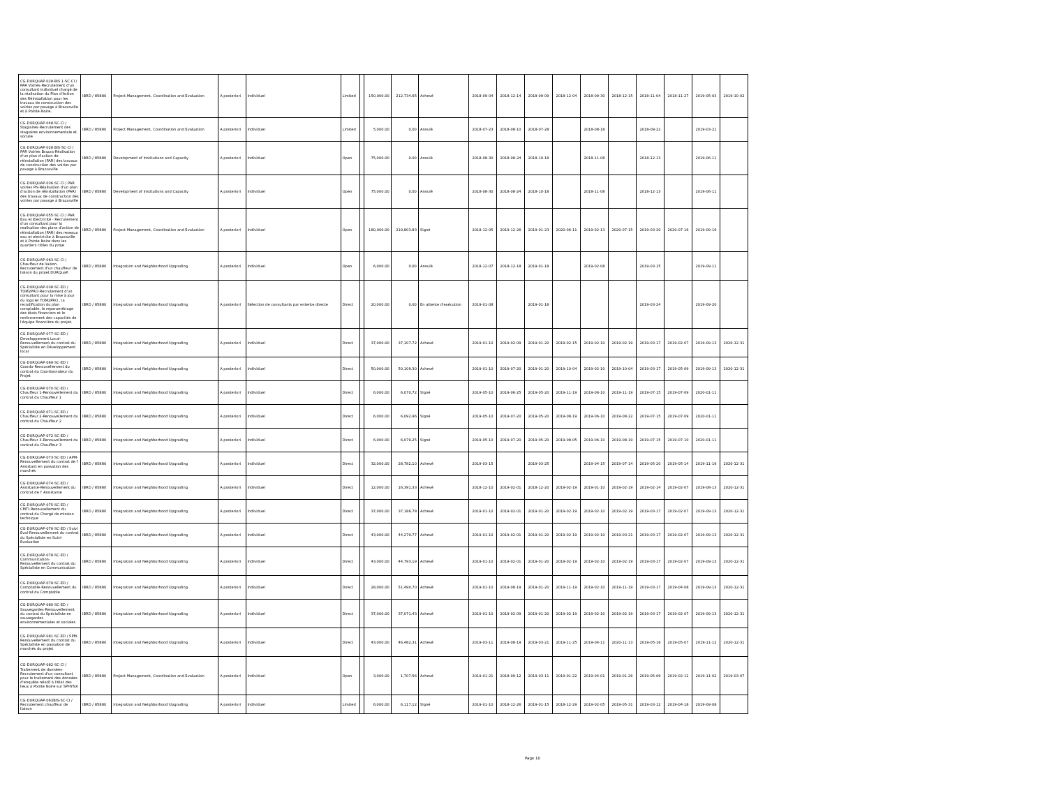| CG-DURQUAP-028-BIS 1-SC-CI / PAR Voiries-Recrutement d'un consultant individuel chargé de la réalisation du Plan d'Action des Réinstallation pour les travaux de construction des voiries par pavage à Brazzaville et à Pointe-Noire. | IBRD / 85880 | Project Management, Coordination and Evaluation | A posteriori | Individuel | Limited | | 150,000.00 | 212,734.65 | Achevé | 2018-09-04 | 2018-12-14 | 2018-09-09 | 2018-12-04 | 2018-09-30 | 2018-12-15 | 2018-11-04 | 2018-11-27 | 2019-05-03 | 2019-10-02 |
| CG-DURQUAP-048-SC-CI / Stagiaires-Recrutement des stagiaires environnementale et sociale | IBRD / 85880 | Project Management, Coordination and Evaluation | A posteriori | Individuel | Limited | | 5,000.00 | 0.00 | Annulé | 2018-07-23 | 2018-08-10 | 2018-07-28 | | 2018-08-18 | | 2018-09-22 | | 2019-03-21 | |
| CG-DURQUAP-028 BIS-SC-CI / PAR Voiries Brazza-Réalisation d'un plan d'action de réinstallation (PAR) des travaux de construction des voiries par pavage à Brazzaville | IBRD / 85880 | Development of Institutions and Capacity | A posteriori | Individuel | Open | | 75,000.00 | 0.00 | Annulé | 2018-08-30 | 2018-08-24 | 2018-10-18 | | 2018-11-08 | | 2018-12-13 | | 2019-06-11 | |
| CG-DURQUAP-036-SC-CI / PAR voiries PN-Réalisation d'un plan d'action de réinstallation (PAR) des travaux de construction des voiries par pavage à Brazzaville | IBRD / 85880 | Development of Institutions and Capacity | A posteriori | Individuel | Open | | 75,000.00 | 0.00 | Annulé | 2018-08-30 | 2018-08-24 | 2018-10-18 | | 2018-11-08 | | 2018-12-13 | | 2019-06-11 | |
| CG-DURQUAP-055-SC-CI / PAR Eau et Electricité - Recrutement d'un consultant pour la realisation des plans d'action de réinstallation (PAR) des reseaux eau et electricite à Brazzaville et à Pointe Noire dans les quartiers cibles du proje | IBRD / 85880 | Project Management, Coordination and Evaluation | A posteriori | Individuel | Open | | 180,000.00 | 219,803.83 | Signé | 2018-12-05 | 2019-12-26 | 2019-01-23 | 2020-06-11 | 2019-02-13 | 2020-07-15 | 2019-03-20 | 2020-07-16 | 2019-09-16 | |
| CG-DURQUAP-063-SC-CI / Chauffeur de liaison-Recrutement d'un chauffeur de liaison du projet DURQuaP. | IBRD / 85880 | Integration and Neighborhood Upgrading | A posteriori | Individuel | Open | | 6,000.00 | 0.00 | Annulé | 2018-12-07 | 2018-12-18 | 2019-01-18 | | 2019-02-08 | | 2019-03-15 | | 2019-09-11 | |
| CG-DURQUAP-038-SC-ED / TOM2PRO-Recrutement d'un consultant pour la mise à jour du logiciel TOM2PRO , la recodification du plan comptable, le reparamétrage des états financiers et le renforcement des capacités de l'équipe financière du projet. | IBRD / 85880 | Integration and Neighborhood Upgrading | A posteriori | Sélection de consultants par entente directe | Direct | | 20,000.00 | 0.00 | En attente d'exécution | 2019-01-08 | | 2019-01-18 | | | | 2019-03-24 | | 2019-09-20 | |
| CG-DURQUAP-077-SC-ED / Developpement Local-Renouvellement du contrat du Spécialiste en Développement local | IBRD / 85880 | Integration and Neighborhood Upgrading | A posteriori | Individuel | Direct | | 37,000.00 | 37,107.72 | Achevé | 2019-01-10 | 2019-02-09 | 2019-01-20 | 2019-02-15 | 2019-02-10 | 2019-02-19 | 2019-03-17 | 2019-02-07 | 2019-09-13 | 2020-12-31 |
| CG-DURQUAP-069-SC-ED / Coordo-Renouvellement du contrat du Coordonnateur du Projet | IBRD / 85880 | Integration and Neighborhood Upgrading | A posteriori | Individuel | Direct | | 50,000.00 | 50,109.30 | Achevé | 2019-01-10 | 2019-07-20 | 2019-01-20 | 2019-10-04 | 2019-02-10 | 2019-10-04 | 2019-03-17 | 2019-05-09 | 2019-09-13 | 2020-12-31 |
| CG-DURQUAP-070-SC-ED / Chauffeur 1-Renouvellement du contrat du Chauffeur 1 | IBRD / 85880 | Integration and Neighborhood Upgrading | A posteriori | Individuel | Direct | | 6,000.00 | 6,070.72 | Signé | 2019-05-10 | 2019-06-25 | 2019-05-20 | 2019-11-19 | 2019-06-10 | 2019-11-19 | 2019-07-15 | 2019-07-09 | 2020-01-11 | |
| CG-DURQUAP-071-SC-ED / Chauffeur 2-Renouvellement du contrat du Chauffeur 2 | IBRD / 85880 | Integration and Neighborhood Upgrading | A posteriori | Individuel | Direct | | 6,000.00 | 6,092.96 | Signé | 2019-05-10 | 2019-07-20 | 2019-05-20 | 2019-08-19 | 2019-06-10 | 2019-08-22 | 2019-07-15 | 2019-07-09 | 2020-01-11 | |
| CG-DURQUAP-072-SC-ED / Chauffeur 3-Renouvellement du contrat du Chauffeur 3 | IBRD / 85880 | Integration and Neighborhood Upgrading | A posteriori | Individuel | Direct | | 6,000.00 | 6,079.25 | Signé | 2019-05-10 | 2019-07-20 | 2019-05-20 | 2019-08-05 | 2019-06-10 | 2019-08-19 | 2019-07-15 | 2019-07-10 | 2020-01-11 | |
| CG-DURQUAP-073-SC-ED / APM-Renouvellement du contrat de l' Assistant en passation des marchés | IBRD / 85880 | Integration and Neighborhood Upgrading | A posteriori | Individuel | Direct | | 32,000.00 | 28,782.10 | Achevé | 2019-03-15 | | 2019-03-25 | | 2019-04-15 | 2019-07-14 | 2019-05-20 | 2019-05-14 | 2019-11-16 | 2020-12-31 |
| CG-DURQUAP-074-SC-ED / Assistante-Renouvellement du contrat de l' Assistante | IBRD / 85880 | Integration and Neighborhood Upgrading | A posteriori | Individuel | Direct | | 12,000.00 | 16,391.33 | Achevé | 2018-12-10 | 2019-02-01 | 2018-12-20 | 2019-02-19 | 2019-01-10 | 2019-02-19 | 2019-02-14 | 2019-02-07 | 2019-08-13 | 2020-12-31 |
| CG-DURQUAP-075-SC-ED / CMTI-Renouvellement du contrat du Chargé de mission technique | IBRD / 85880 | Integration and Neighborhood Upgrading | A posteriori | Individuel | Direct | | 37,000.00 | 37,186.78 | Achevé | 2019-01-10 | 2019-02-01 | 2019-01-20 | 2019-02-19 | 2019-02-10 | 2019-02-19 | 2019-03-17 | 2019-02-07 | 2019-09-13 | 2020-12-31 |
| CG-DURQUAP-076-SC-ED / Suivi Eval-Renouvellement du contrat du Spécialiste en Suivi-Evaluation | IBRD / 85880 | Integration and Neighborhood Upgrading | A posteriori | Individuel | Direct | | 43,000.00 | 44,279.77 | Achevé | 2019-01-10 | 2019-02-01 | 2019-01-20 | 2019-02-19 | 2019-02-10 | 2019-03-21 | 2019-03-17 | 2019-02-07 | 2019-09-13 | 2020-12-31 |
| CG-DURQUAP-078-SC-ED / Communication-Renouvellement du contrat du Spécialiste en Communication | IBRD / 85880 | Integration and Neighborhood Upgrading | A posteriori | Individuel | Direct | | 43,000.00 | 44,793.19 | Achevé | 2019-01-10 | 2019-02-01 | 2019-01-20 | 2019-02-19 | 2019-02-10 | 2019-02-19 | 2019-03-17 | 2019-02-07 | 2019-09-13 | 2020-12-31 |
| CG-DURQUAP-079-SC-ED / Comptable-Renouvellement du contrat du Comptable | IBRD / 85880 | Integration and Neighborhood Upgrading | A posteriori | Individuel | Direct | | 28,000.00 | 51,490.70 | Achevé | 2019-01-10 | 2019-08-19 | 2019-01-20 | 2019-11-19 | 2019-02-10 | 2019-11-19 | 2019-03-17 | 2019-04-08 | 2019-09-13 | 2020-12-31 |
| CG-DURQUAP-080-SC-ED / Sauvegardes-Renouvellement du contrat du Spécialiste en sauvegardes environnementales et sociales | IBRD / 85880 | Integration and Neighborhood Upgrading | A posteriori | Individuel | Direct | | 37,000.00 | 37,071.43 | Achevé | 2019-01-10 | 2019-02-09 | 2019-01-20 | 2019-02-19 | 2019-02-10 | 2019-02-19 | 2019-03-17 | 2019-02-07 | 2019-09-13 | 2020-12-31 |
| CG-DURQUAP-081-SC-ED / SPM-Renouvellement du contrat du Spécialiste en passation de marchés du projet | IBRD / 85880 | Integration and Neighborhood Upgrading | A posteriori | Individuel | Direct | | 43,000.00 | 46,482.31 | Achevé | 2019-03-11 | 2019-08-19 | 2019-03-21 | 2019-11-25 | 2019-04-11 | 2020-11-13 | 2019-05-16 | 2019-05-07 | 2019-11-12 | 2020-12-31 |
| CG-DURQUAP-082-SC-CI / Traitement de données-Recrutement d'un consultant pour le traitement des données d'enquête relatif à l'état des lieux à Pointe Noire sur SPHYNX | IBRD / 85880 | Project Management, Coordination and Evaluation | A posteriori | Individuel | Open | | 3,000.00 | 1,707.56 | Achevé | 2019-01-21 | 2018-09-12 | 2019-03-11 | 2019-01-22 | 2019-04-01 | 2019-01-26 | 2019-05-06 | 2019-02-12 | 2019-11-02 | 2019-03-07 |
| CG-DURQUAP-063BIS-SC-CI / Recrutement chauffeur de liaison | IBRD / 85880 | Integration and Neighborhood Upgrading | A posteriori | Individuel | Limited | | 6,000.00 | 6,117.12 | Signé | 2019-01-10 | 2018-12-26 | 2019-01-15 | 2018-12-29 | 2019-02-05 | 2019-05-31 | 2019-03-12 | 2019-04-18 | 2019-09-08 | |
Page 10